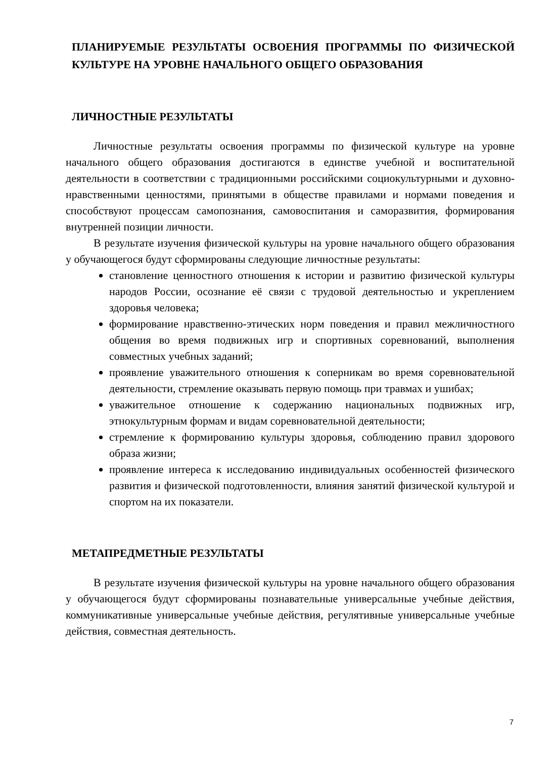ПЛАНИРУЕМЫЕ РЕЗУЛЬТАТЫ ОСВОЕНИЯ ПРОГРАММЫ ПО ФИЗИЧЕСКОЙ КУЛЬТУРЕ НА УРОВНЕ НАЧАЛЬНОГО ОБЩЕГО ОБРАЗОВАНИЯ
ЛИЧНОСТНЫЕ РЕЗУЛЬТАТЫ
Личностные результаты освоения программы по физической культуре на уровне начального общего образования достигаются в единстве учебной и воспитательной деятельности в соответствии с традиционными российскими социокультурными и духовно-нравственными ценностями, принятыми в обществе правилами и нормами поведения и способствуют процессам самопознания, самовоспитания и саморазвития, формирования внутренней позиции личности.
В результате изучения физической культуры на уровне начального общего образования у обучающегося будут сформированы следующие личностные результаты:
становление ценностного отношения к истории и развитию физической культуры народов России, осознание её связи с трудовой деятельностью и укреплением здоровья человека;
формирование нравственно-этических норм поведения и правил межличностного общения во время подвижных игр и спортивных соревнований, выполнения совместных учебных заданий;
проявление уважительного отношения к соперникам во время соревновательной деятельности, стремление оказывать первую помощь при травмах и ушибах;
уважительное отношение к содержанию национальных подвижных игр, этнокультурным формам и видам соревновательной деятельности;
стремление к формированию культуры здоровья, соблюдению правил здорового образа жизни;
проявление интереса к исследованию индивидуальных особенностей физического развития и физической подготовленности, влияния занятий физической культурой и спортом на их показатели.
МЕТАПРЕДМЕТНЫЕ РЕЗУЛЬТАТЫ
В результате изучения физической культуры на уровне начального общего образования у обучающегося будут сформированы познавательные универсальные учебные действия, коммуникативные универсальные учебные действия, регулятивные универсальные учебные действия, совместная деятельность.
7